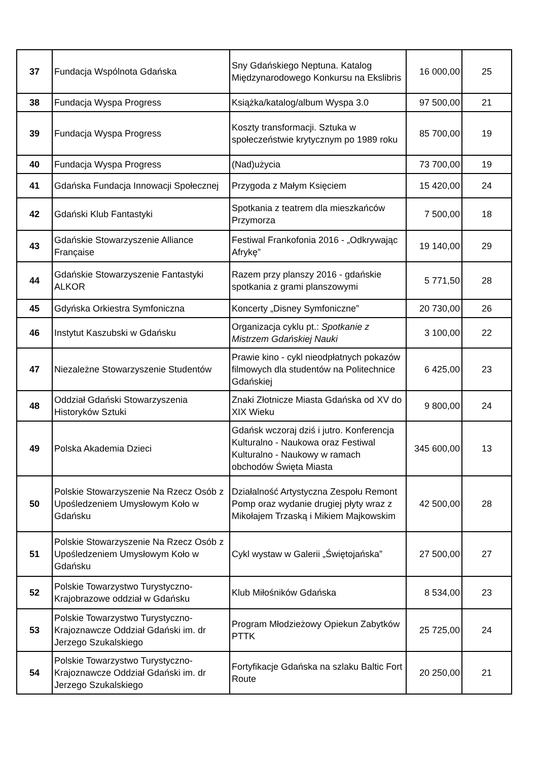| 37 | Fundacja Wspólnota Gdańska | Sny Gdańskiego Neptuna. Katalog Międzynarodowego Konkursu na Ekslibris | 16 000,00 | 25 |
| 38 | Fundacja Wyspa Progress | Książka/katalog/album Wyspa 3.0 | 97 500,00 | 21 |
| 39 | Fundacja Wyspa Progress | Koszty transformacji. Sztuka w społeczeństwie krytycznym po 1989 roku | 85 700,00 | 19 |
| 40 | Fundacja Wyspa Progress | (Nad)użycia | 73 700,00 | 19 |
| 41 | Gdańska Fundacja Innowacji Społecznej | Przygoda z Małym Księciem | 15 420,00 | 24 |
| 42 | Gdański Klub Fantastyki | Spotkania z teatrem dla mieszkańców Przymorza | 7 500,00 | 18 |
| 43 | Gdańskie Stowarzyszenie Alliance Française | Festiwal Frankofonia 2016 - „Odkrywając Afrykę” | 19 140,00 | 29 |
| 44 | Gdańskie Stowarzyszenie Fantastyki ALKOR | Razem przy planszy 2016 - gdańskie spotkania z grami planszowymi | 5 771,50 | 28 |
| 45 | Gdyńska Orkiestra Symfoniczna | Koncerty „Disney Symfoniczne” | 20 730,00 | 26 |
| 46 | Instytut Kaszubski w Gdańsku | Organizacja cyklu pt.: Spotkanie z Mistrzem Gdańskiej Nauki | 3 100,00 | 22 |
| 47 | Niezależne Stowarzyszenie Studentów | Prawie kino - cykl nieodpłatnych pokazów filmowych dla studentów na Politechnice Gdańskiej | 6 425,00 | 23 |
| 48 | Oddział Gdański Stowarzyszenia Historyków Sztuki | Znaki Złotnicze Miasta Gdańska od XV do XIX Wieku | 9 800,00 | 24 |
| 49 | Polska Akademia Dzieci | Gdańsk wczoraj dziś i jutro. Konferencja Kulturalno - Naukowa oraz Festiwal Kulturalno - Naukowy w ramach obchodów Święta Miasta | 345 600,00 | 13 |
| 50 | Polskie Stowarzyszenie Na Rzecz Osób z Upośledzeniem Umysłowym Koło w Gdańsku | Działalność Artystyczna Zespołu Remont Pomp oraz wydanie drugiej płyty wraz z Mikołajem Trzaską i Mikiem Majkowskim | 42 500,00 | 28 |
| 51 | Polskie Stowarzyszenie Na Rzecz Osób z Upośledzeniem Umysłowym Koło w Gdańsku | Cykl wystaw w Galerii „Świętojańska” | 27 500,00 | 27 |
| 52 | Polskie Towarzystwo Turystyczno-Krajobrazowe oddział w Gdańsku | Klub Miłośników Gdańska | 8 534,00 | 23 |
| 53 | Polskie Towarzystwo Turystyczno-Krajoznawcze Oddział Gdański im. dr Jerzego Szukalskiego | Program Młodzieżowy Opiekun Zabytków PTTK | 25 725,00 | 24 |
| 54 | Polskie Towarzystwo Turystyczno-Krajoznawcze Oddział Gdański im. dr Jerzego Szukalskiego | Fortyfikacje Gdańska na szlaku Baltic Fort Route | 20 250,00 | 21 |